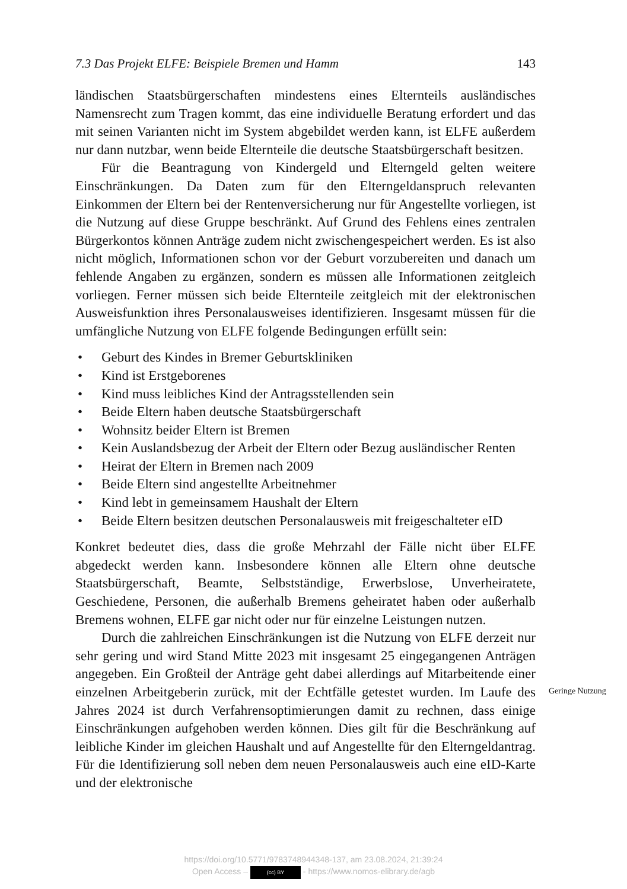7.3 Das Projekt ELFE: Beispiele Bremen und Hamm 143
ländischen Staatsbürgerschaften mindestens eines Elternteils ausländisches Namensrecht zum Tragen kommt, das eine individuelle Beratung erfordert und das mit seinen Varianten nicht im System abgebildet werden kann, ist ELFE außerdem nur dann nutzbar, wenn beide Elternteile die deutsche Staatsbürgerschaft besitzen.
Für die Beantragung von Kindergeld und Elterngeld gelten weitere Einschränkungen. Da Daten zum für den Elterngeldanspruch relevanten Einkommen der Eltern bei der Rentenversicherung nur für Angestellte vorliegen, ist die Nutzung auf diese Gruppe beschränkt. Auf Grund des Fehlens eines zentralen Bürgerkontos können Anträge zudem nicht zwischengespeichert werden. Es ist also nicht möglich, Informationen schon vor der Geburt vorzubereiten und danach um fehlende Angaben zu ergänzen, sondern es müssen alle Informationen zeitgleich vorliegen. Ferner müssen sich beide Elternteile zeitgleich mit der elektronischen Ausweisfunktion ihres Personalausweises identifizieren. Insgesamt müssen für die umfängliche Nutzung von ELFE folgende Bedingungen erfüllt sein:
• Geburt des Kindes in Bremer Geburtskliniken
• Kind ist Erstgeborenes
• Kind muss leibliches Kind der Antragsstellenden sein
• Beide Eltern haben deutsche Staatsbürgerschaft
• Wohnsitz beider Eltern ist Bremen
• Kein Auslandsbezug der Arbeit der Eltern oder Bezug ausländischer Renten
• Heirat der Eltern in Bremen nach 2009
• Beide Eltern sind angestellte Arbeitnehmer
• Kind lebt in gemeinsamem Haushalt der Eltern
• Beide Eltern besitzen deutschen Personalausweis mit freigeschalteter eID
Konkret bedeutet dies, dass die große Mehrzahl der Fälle nicht über ELFE abgedeckt werden kann. Insbesondere können alle Eltern ohne deutsche Staatsbürgerschaft, Beamte, Selbstständige, Erwerbslose, Unverheiratete, Geschiedene, Personen, die außerhalb Bremens geheiratet haben oder außerhalb Bremens wohnen, ELFE gar nicht oder nur für einzelne Leistungen nutzen.
Durch die zahlreichen Einschränkungen ist die Nutzung von ELFE derzeit nur sehr gering und wird Stand Mitte 2023 mit insgesamt 25 eingegangenen Anträgen angegeben. Ein Großteil der Anträge geht dabei allerdings auf Mitarbeitende einer einzelnen Arbeitgeberin zurück, mit der Echtfälle getestet wurden. Im Laufe des Jahres 2024 ist durch Verfahrensoptimierungen damit zu rechnen, dass einige Einschränkungen aufgehoben werden können. Dies gilt für die Beschränkung auf leibliche Kinder im gleichen Haushalt und auf Angestellte für den Elterngeldantrag. Für die Identifizierung soll neben dem neuen Personalausweis auch eine eID-Karte und der elektronische
Geringe Nutzung
https://doi.org/10.5771/9783748944348-137, am 23.08.2024, 21:39:24
Open Access – (cc) BY - https://www.nomos-elibrary.de/agb